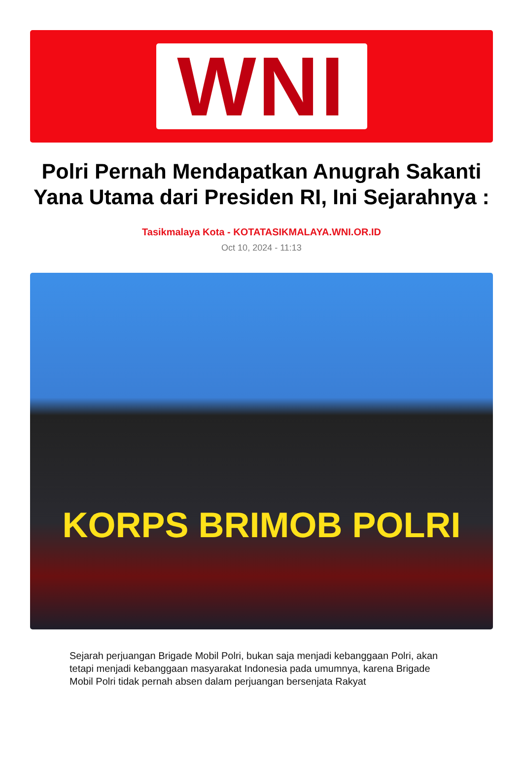WNI
Polri Pernah Mendapatkan Anugrah Sakanti Yana Utama dari Presiden RI, Ini Sejarahnya :
Tasikmalaya Kota - KOTATASIKMALAYA.WNI.OR.ID
Oct 10, 2024 - 11:13
KORPS BRIMOB POLRI
Sejarah perjuangan Brigade Mobil Polri, bukan saja menjadi kebanggaan Polri, akan tetapi menjadi kebanggaan masyarakat Indonesia pada umumnya, karena Brigade Mobil Polri tidak pernah absen dalam perjuangan bersenjata Rakyat